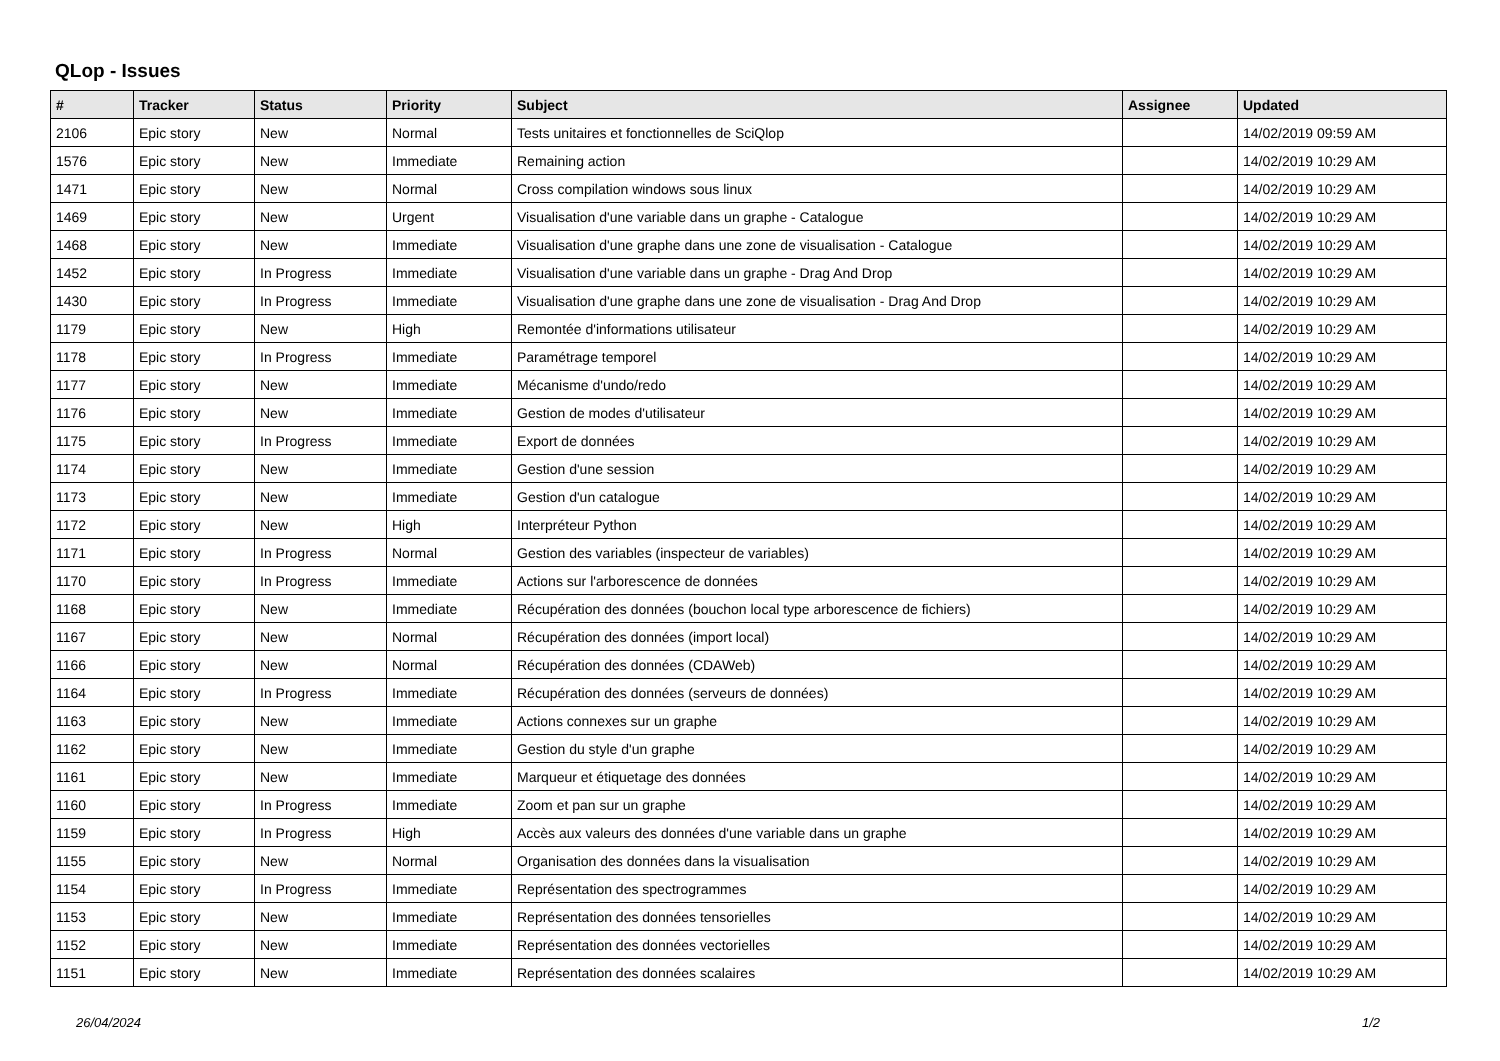QLop - Issues
| # | Tracker | Status | Priority | Subject | Assignee | Updated |
| --- | --- | --- | --- | --- | --- | --- |
| 2106 | Epic story | New | Normal | Tests unitaires et fonctionnelles de SciQlop | | 14/02/2019 09:59 AM |
| 1576 | Epic story | New | Immediate | Remaining action | | 14/02/2019 10:29 AM |
| 1471 | Epic story | New | Normal | Cross compilation windows sous linux | | 14/02/2019 10:29 AM |
| 1469 | Epic story | New | Urgent | Visualisation d'une variable dans un graphe - Catalogue | | 14/02/2019 10:29 AM |
| 1468 | Epic story | New | Immediate | Visualisation d'une graphe dans une zone de visualisation - Catalogue | | 14/02/2019 10:29 AM |
| 1452 | Epic story | In Progress | Immediate | Visualisation d'une variable dans un graphe - Drag And Drop | | 14/02/2019 10:29 AM |
| 1430 | Epic story | In Progress | Immediate | Visualisation d'une graphe dans une zone de visualisation - Drag And Drop | | 14/02/2019 10:29 AM |
| 1179 | Epic story | New | High | Remontée d'informations utilisateur | | 14/02/2019 10:29 AM |
| 1178 | Epic story | In Progress | Immediate | Paramétrage temporel | | 14/02/2019 10:29 AM |
| 1177 | Epic story | New | Immediate | Mécanisme d'undo/redo | | 14/02/2019 10:29 AM |
| 1176 | Epic story | New | Immediate | Gestion de modes d'utilisateur | | 14/02/2019 10:29 AM |
| 1175 | Epic story | In Progress | Immediate | Export de données | | 14/02/2019 10:29 AM |
| 1174 | Epic story | New | Immediate | Gestion d'une session | | 14/02/2019 10:29 AM |
| 1173 | Epic story | New | Immediate | Gestion d'un catalogue | | 14/02/2019 10:29 AM |
| 1172 | Epic story | New | High | Interpréteur Python | | 14/02/2019 10:29 AM |
| 1171 | Epic story | In Progress | Normal | Gestion des variables (inspecteur de variables) | | 14/02/2019 10:29 AM |
| 1170 | Epic story | In Progress | Immediate | Actions sur l'arborescence de données | | 14/02/2019 10:29 AM |
| 1168 | Epic story | New | Immediate | Récupération des données (bouchon local type arborescence de fichiers) | | 14/02/2019 10:29 AM |
| 1167 | Epic story | New | Normal | Récupération des données (import local) | | 14/02/2019 10:29 AM |
| 1166 | Epic story | New | Normal | Récupération des données (CDAWeb) | | 14/02/2019 10:29 AM |
| 1164 | Epic story | In Progress | Immediate | Récupération des données (serveurs de données) | | 14/02/2019 10:29 AM |
| 1163 | Epic story | New | Immediate | Actions connexes sur un graphe | | 14/02/2019 10:29 AM |
| 1162 | Epic story | New | Immediate | Gestion du style d'un graphe | | 14/02/2019 10:29 AM |
| 1161 | Epic story | New | Immediate | Marqueur et étiquetage des données | | 14/02/2019 10:29 AM |
| 1160 | Epic story | In Progress | Immediate | Zoom et pan sur un graphe | | 14/02/2019 10:29 AM |
| 1159 | Epic story | In Progress | High | Accès aux valeurs des données d'une variable dans un graphe | | 14/02/2019 10:29 AM |
| 1155 | Epic story | New | Normal | Organisation des données dans la visualisation | | 14/02/2019 10:29 AM |
| 1154 | Epic story | In Progress | Immediate | Représentation des spectrogrammes | | 14/02/2019 10:29 AM |
| 1153 | Epic story | New | Immediate | Représentation des données tensorielles | | 14/02/2019 10:29 AM |
| 1152 | Epic story | New | Immediate | Représentation des données vectorielles | | 14/02/2019 10:29 AM |
| 1151 | Epic story | New | Immediate | Représentation des données scalaires | | 14/02/2019 10:29 AM |
26/04/2024 1/2